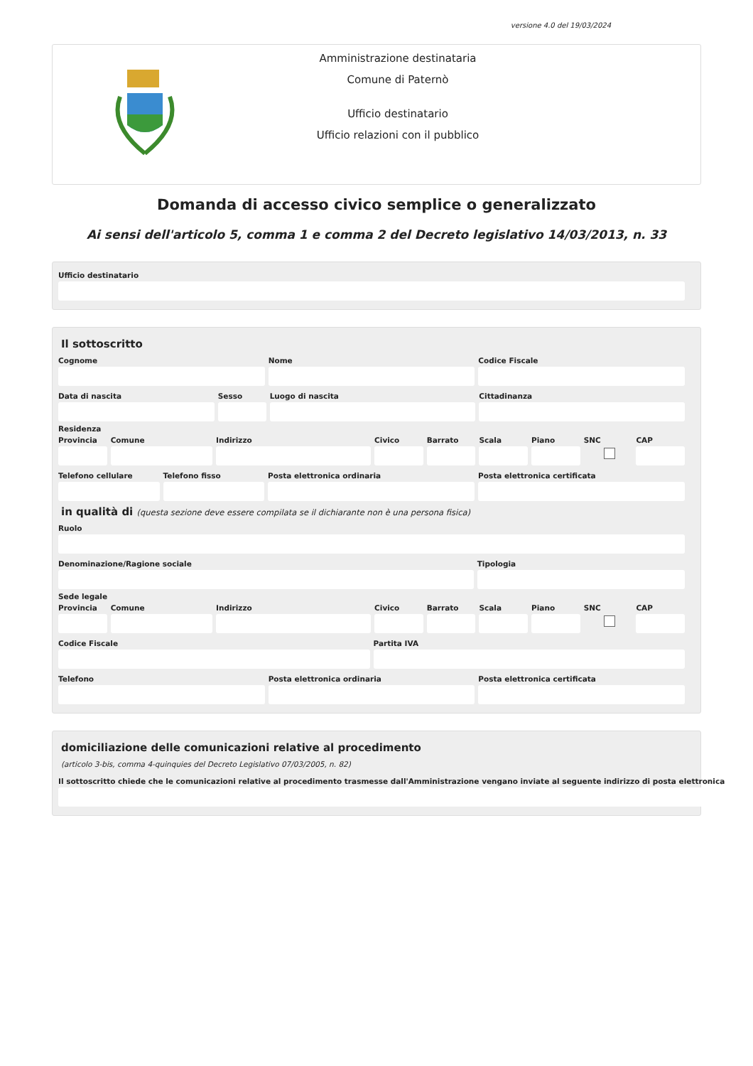versione 4.0 del 19/03/2024
Amministrazione destinataria
Comune di Paternò
Ufficio destinatario
Ufficio relazioni con il pubblico
Domanda di accesso civico semplice o generalizzato
Ai sensi dell'articolo 5, comma 1 e comma 2 del Decreto legislativo 14/03/2013, n. 33
Ufficio destinatario
Il sottoscritto
Cognome Nome Codice Fiscale
Data di nascita Sesso Luogo di nascita Cittadinanza
Residenza
Provincia Comune Indirizzo Civico Barrato Scala Piano SNC CAP
Telefono cellulare Telefono fisso Posta elettronica ordinaria Posta elettronica certificata
in qualità di (questa sezione deve essere compilata se il dichiarante non è una persona fisica)
Ruolo
Denominazione/Ragione sociale Tipologia
Sede legale
Provincia Comune Indirizzo Civico Barrato Scala Piano SNC CAP
Codice Fiscale Partita IVA
Telefono Posta elettronica ordinaria Posta elettronica certificata
domiciliazione delle comunicazioni relative al procedimento
(articolo 3-bis, comma 4-quinquies del Decreto Legislativo 07/03/2005, n. 82)
Il sottoscritto chiede che le comunicazioni relative al procedimento trasmesse dall'Amministrazione vengano inviate al seguente indirizzo di posta elettronica